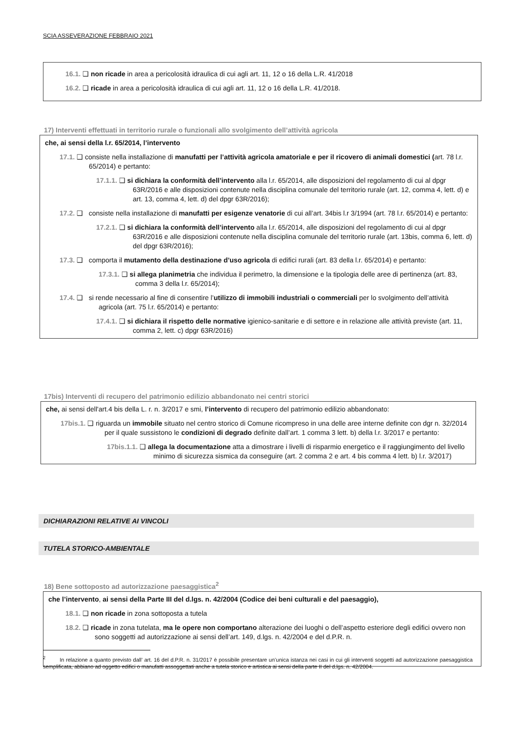SCIA ASSEVERAZIONE FEBBRAIO 2021
16.1. ❑ non ricade in area a pericolosità idraulica di cui agli art. 11, 12 o 16 della L.R. 41/2018
16.2. ❑ ricade in area a pericolosità idraulica di cui agli art. 11, 12 o 16 della L.R. 41/2018.
17) Interventi effettuati in territorio rurale o funzionali allo svolgimento dell’attività agricola
che, ai sensi della l.r. 65/2014, l’intervento
17.1. ❑ consiste nella installazione di manufatti per l’attività agricola amatoriale e per il ricovero di animali domestici (art. 78 l.r. 65/2014) e pertanto:
17.1.1. ❑ si dichiara la conformità dell’intervento alla l.r. 65/2014, alle disposizioni del regolamento di cui al dpgr 63R/2016 e alle disposizioni contenute nella disciplina comunale del territorio rurale (art. 12, comma 4, lett. d) e art. 13, comma 4, lett. d) del dpgr 63R/2016);
17.2. ❑ consiste nella installazione di manufatti per esigenze venatorie di cui all’art. 34bis l.r 3/1994 (art. 78 l.r. 65/2014) e pertanto:
17.2.1. ❑ si dichiara la conformità dell’intervento alla l.r. 65/2014, alle disposizioni del regolamento di cui al dpgr 63R/2016 e alle disposizioni contenute nella disciplina comunale del territorio rurale (art. 13bis, comma 6, lett. d) del dpgr 63R/2016);
17.3. ❑ comporta il mutamento della destinazione d’uso agricola di edifici rurali (art. 83 della l.r. 65/2014) e pertanto:
17.3.1. ❑ si allega planimetria che individua il perimetro, la dimensione e la tipologia delle aree di pertinenza (art. 83, comma 3 della l.r. 65/2014);
17.4. ❑ si rende necessario al fine di consentire l’utilizzo di immobili industriali o commerciali per lo svolgimento dell’attività agricola (art. 75 l.r. 65/2014) e pertanto:
17.4.1. ❑ si dichiara il rispetto delle normative igienico-sanitarie e di settore e in relazione alle attività previste (art. 11, comma 2, lett. c) dpgr 63R/2016)
17bis) Interventi di recupero del patrimonio edilizio abbandonato nei centri storici
che, ai sensi dell'art.4 bis della L. r. n. 3/2017 e smi, l’intervento di recupero del patrimonio edilizio abbandonato:
17bis.1. ❑ riguarda un immobile situato nel centro storico di Comune ricompreso in una delle aree interne definite con dgr n. 32/2014 per il quale sussistono le condizioni di degrado definite dall’art. 1 comma 3 lett. b) della l.r. 3/2017 e pertanto:
17bis.1.1. ❑ allega la documentazione atta a dimostrare i livelli di risparmio energetico e il raggiungimento del livello minimo di sicurezza sismica da conseguire (art. 2 comma 2 e art. 4 bis comma 4 lett. b) l.r. 3/2017)
DICHIARAZIONI RELATIVE AI VINCOLI
TUTELA STORICO-AMBIENTALE
18) Bene sottoposto ad autorizzazione paesaggistica<sup>2</sup>
che l’intervento, ai sensi della Parte III del d.lgs. n. 42/2004 (Codice dei beni culturali e del paesaggio),
18.1. ❑ non ricade in zona sottoposta a tutela
18.2. ❑ ricade in zona tutelata, ma le opere non comportano alterazione dei luoghi o dell’aspetto esteriore degli edifici ovvero non sono soggetti ad autorizzazione ai sensi dell’art. 149, d.lgs. n. 42/2004 e del d.P.R. n.
<sup>2</sup> In relazione a quanto previsto dall’ art. 16 del d.P.R. n. 31/2017 è possibile presentare un’unica istanza nei casi in cui gli interventi soggetti ad autorizzazione paesaggistica semplificata, abbiano ad oggetto edifici o manufatti assoggettati anche a tutela storico e artistica ai sensi della parte II del d.lgs. n. 42/2004.